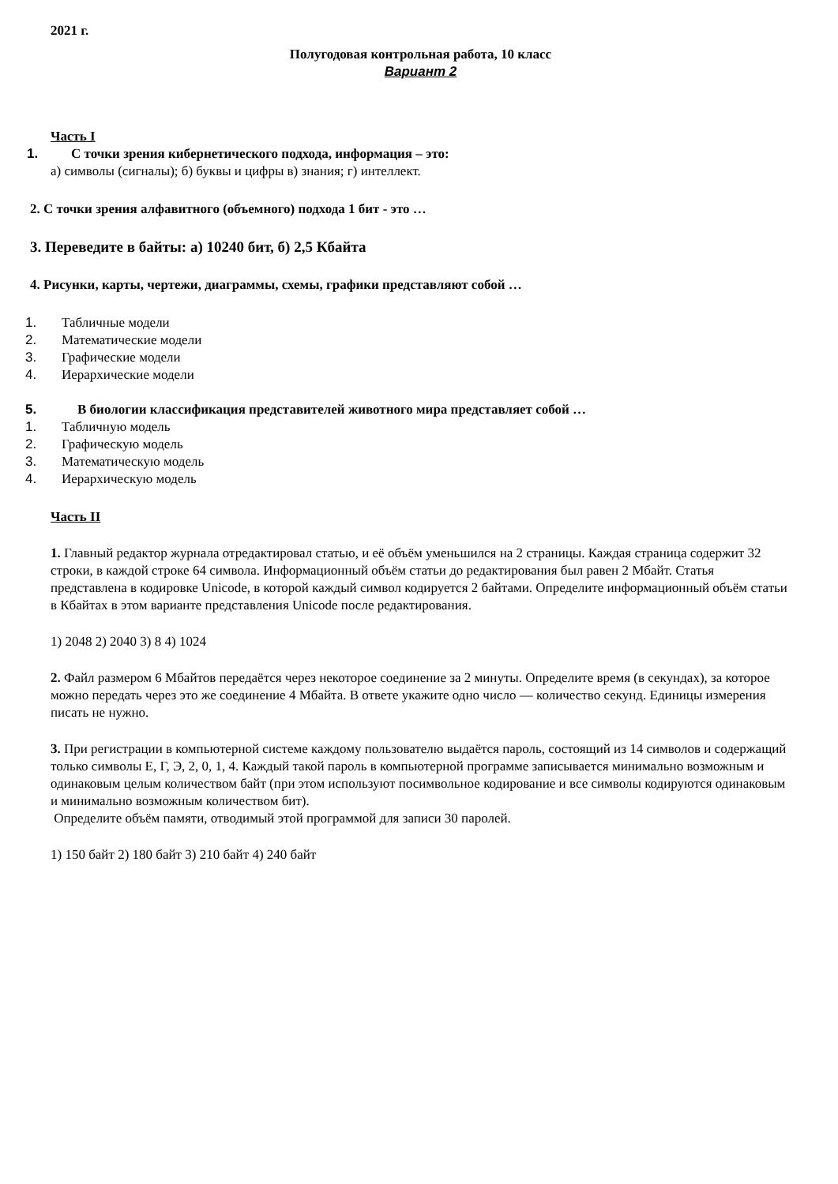2021 г.
Полугодовая контрольная работа, 10 класс
Вариант 2
Часть I
1. С точки зрения кибернетического подхода, информация – это:
а) символы (сигналы); б) буквы и цифры в) знания; г) интеллект.
2. С точки зрения алфавитного (объемного) подхода 1 бит - это …
3. Переведите в байты: а) 10240 бит, б) 2,5 Кбайта
4. Рисунки, карты, чертежи, диаграммы, схемы, графики представляют собой …
1. Табличные модели
2. Математические модели
3. Графические модели
4. Иерархические модели
5. В биологии классификация представителей животного мира представляет собой …
1. Табличную модель
2. Графическую модель
3. Математическую модель
4. Иерархическую модель
Часть II
1. Главный редактор журнала отредактировал статью, и её объём уменьшился на 2 страницы. Каждая страница содержит 32 строки, в каждой строке 64 символа. Информационный объём статьи до редактирования был равен 2 Мбайт. Статья представлена в кодировке Unicode, в которой каждый символ кодируется 2 байтами. Определите информационный объём статьи в Кбайтах в этом варианте представления Unicode после редактирования.
1) 2048 2) 2040 3) 8 4) 1024
2. Файл размером 6 Мбайтов передаётся через некоторое соединение за 2 минуты. Определите время (в секундах), за которое можно передать через это же соединение 4 Мбайта. В ответе укажите одно число — количество секунд. Единицы измерения писать не нужно.
3. При регистрации в компьютерной системе каждому пользователю выдаётся пароль, состоящий из 14 символов и содержащий только символы Е, Г, Э, 2, 0, 1, 4. Каждый такой пароль в компьютерной программе записывается минимально возможным и одинаковым целым количеством байт (при этом используют посимвольное кодирование и все символы кодируются одинаковым и минимально возможным количеством бит).
Определите объём памяти, отводимый этой программой для записи 30 паролей.
1) 150 байт 2) 180 байт 3) 210 байт 4) 240 байт